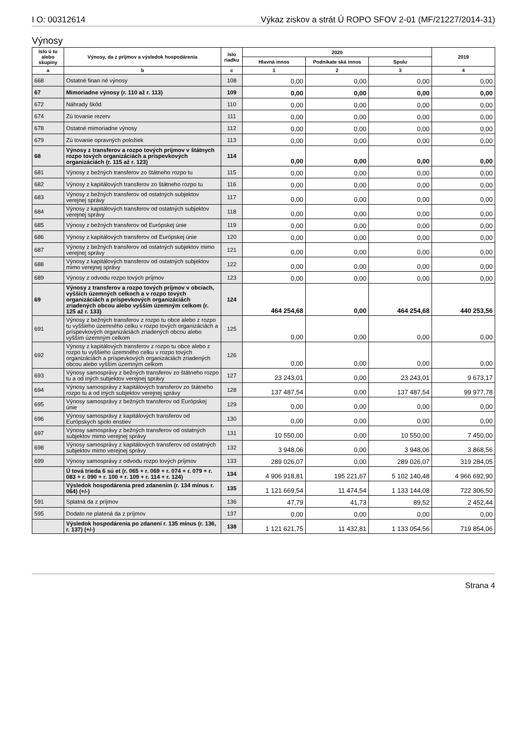I O: 00312614 Výkaz ziskov a strát Ú ROPO SFOV 2-01 (MF/21227/2014-31)
Výnosy
| íslo ú tu alebo skupiny | Výnosy, da z príjmov a výsledok hospodárenia | íslo riadku | 2020 | | | 2019 |
| --- | --- | --- | --- | --- | --- | --- |
| | | | Hlavná innos | Podnikate ská innos | Spolu | |
| a | b | c | 1 | 2 | 3 | 4 |
| 668 | Ostatné finan né výnosy | 108 | 0,00 | 0,00 | 0,00 | 0,00 |
| 67 | Mimoriadne výnosy (r. 110 až r. 113) | 109 | 0,00 | 0,00 | 0,00 | 0,00 |
| 672 | Náhrady škôd | 110 | 0,00 | 0,00 | 0,00 | 0,00 |
| 674 | Zú tovanie rezerv | 111 | 0,00 | 0,00 | 0,00 | 0,00 |
| 678 | Ostatné mimoriadne výnosy | 112 | 0,00 | 0,00 | 0,00 | 0,00 |
| 679 | Zú tovanie opravných položiek | 113 | 0,00 | 0,00 | 0,00 | 0,00 |
| 68 | Výnosy z transferov a rozpo tových príjmov v štátnych rozpo tových organizáciách a príspevkových organizáciách (r. 115 až r. 123) | 114 | 0,00 | 0,00 | 0,00 | 0,00 |
| 681 | Výnosy z bežných transferov zo štátneho rozpo tu | 115 | 0,00 | 0,00 | 0,00 | 0,00 |
| 682 | Výnosy z kapitálových transferov zo štátneho rozpo tu | 116 | 0,00 | 0,00 | 0,00 | 0,00 |
| 683 | Výnosy z bežných transferov od ostatných subjektov verejnej správy | 117 | 0,00 | 0,00 | 0,00 | 0,00 |
| 684 | Výnosy z kapitálových transferov od ostatných subjektov verejnej správy | 118 | 0,00 | 0,00 | 0,00 | 0,00 |
| 685 | Výnosy z bežných transferov od Európskej únie | 119 | 0,00 | 0,00 | 0,00 | 0,00 |
| 686 | Výnosy z kapitálových transferov od Európskej únie | 120 | 0,00 | 0,00 | 0,00 | 0,00 |
| 687 | Výnosy z bežných transferov od ostatných subjektov mimo verejnej správy | 121 | 0,00 | 0,00 | 0,00 | 0,00 |
| 688 | Výnosy z kapitálových transferov od ostatných subjektov mimo verejnej správy | 122 | 0,00 | 0,00 | 0,00 | 0,00 |
| 689 | Výnosy z odvodu rozpo tových príjmov | 123 | 0,00 | 0,00 | 0,00 | 0,00 |
| 69 | Výnosy z transferov a rozpo tových príjmov v obciach, vyšších územných celkoch a v rozpo tových organizáciách a príspevkových organizáciách zriadených obcou alebo vyšším územným celkom (r. 125 až r. 133) | 124 | 464 254,68 | 0,00 | 464 254,68 | 440 253,56 |
| 691 | Výnosy z bežných transferov z rozpo tu obce alebo z rozpo tu vyššieho územného celku v rozpo tových organizáciách a príspevkových organizáciách zriadených obcou alebo vyšším územným celkom | 125 | 0,00 | 0,00 | 0,00 | 0,00 |
| 692 | Výnosy z kapitálových transferov z rozpo tu obce alebo z rozpo tu vyššieho územného celku v rozpo tových organizáciách a príspevkových organizáciách zriadených obcou alebo vyšším územným celkom | 126 | 0,00 | 0,00 | 0,00 | 0,00 |
| 693 | Výnosy samosprávy z bežných transferov zo štátneho rozpo tu a od iných subjektov verejnej správy | 127 | 23 243,01 | 0,00 | 23 243,01 | 9 673,17 |
| 694 | Výnosy samosprávy z kapitálových transferov zo štátneho rozpo tu a od iných subjektov verejnej správy | 128 | 137 487,54 | 0,00 | 137 487,54 | 99 977,78 |
| 695 | Výnosy samosprávy z bežných transferov od Európskej únie | 129 | 0,00 | 0,00 | 0,00 | 0,00 |
| 696 | Výnosy samosprávy z kapitálových transferov od Európskych spolo enstiev | 130 | 0,00 | 0,00 | 0,00 | 0,00 |
| 697 | Výnosy samosprávy z bežných transferov od ostatných subjektov mimo verejnej správy | 131 | 10 550,00 | 0,00 | 10 550,00 | 7 450,00 |
| 698 | Výnosy samosprávy z kapitálových transferov od ostatných subjektov mimo verejnej správy | 132 | 3 948,06 | 0,00 | 3 948,06 | 3 868,56 |
| 699 | Výnosy samosprávy z odvodu rozpo tových príjmov | 133 | 289 026,07 | 0,00 | 289 026,07 | 319 284,05 |
| | Ú tová trieda 6 sú et (r. 065 + r. 069 + r. 074 + r. 079 + r. 083 + r. 090 + r. 100 + r. 109 + r. 114 + r. 124) | 134 | 4 906 918,81 | 195 221,67 | 5 102 140,48 | 4 966 692,90 |
| | Výsledok hospodárenia pred zdanením (r. 134 mínus r. 064) (+/-) | 135 | 1 121 669,54 | 11 474,54 | 1 133 144,08 | 722 306,50 |
| 591 | Splatná da z príjmov | 136 | 47,79 | 41,73 | 89,52 | 2 452,44 |
| 595 | Dodato ne platená da z príjmov | 137 | 0,00 | 0,00 | 0,00 | 0,00 |
| | Výsledok hospodárenia po zdanení r. 135 mínus (r. 136, r. 137) (+/-) | 138 | 1 121 621,75 | 11 432,81 | 1 133 054,56 | 719 854,06 |
Strana 4